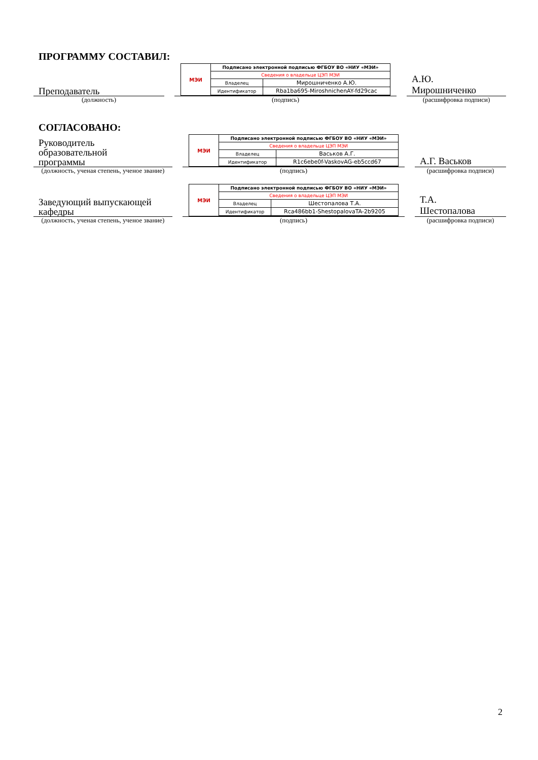ПРОГРАММУ СОСТАВИЛ:
Преподаватель
(должность)
МЭИ
| Подписано электронной подписью ФГБОУ ВО «НИУ «МЭИ» | |
| Сведения о владельце ЦЭП МЭИ | |
| Владелец | Мирошниченко А.Ю. |
| Идентификатор | Rba1ba695-MiroshnichenAY-fd29cac |
(подпись)
А.Ю.
Мирошниченко
(расшифровка подписи)
СОГЛАСОВАНО:
Руководитель
образовательной
программы
(должность, ученая степень, ученое звание)
МЭИ
| Подписано электронной подписью ФГБОУ ВО «НИУ «МЭИ» | |
| Сведения о владельце ЦЭП МЭИ | |
| Владелец | Васьков А.Г. |
| Идентификатор | R1c6ebe0f-VaskovAG-eb5ccd67 |
(подпись)
А.Г. Васьков
(расшифровка подписи)
Заведующий выпускающей
кафедры
(должность, ученая степень, ученое звание)
МЭИ
| Подписано электронной подписью ФГБОУ ВО «НИУ «МЭИ» | |
| Сведения о владельце ЦЭП МЭИ | |
| Владелец | Шестопалова Т.А. |
| Идентификатор | Rca486bb1-ShestopalovaTA-2b9205 |
(подпись)
Т.А.
Шестопалова
(расшифровка подписи)
2